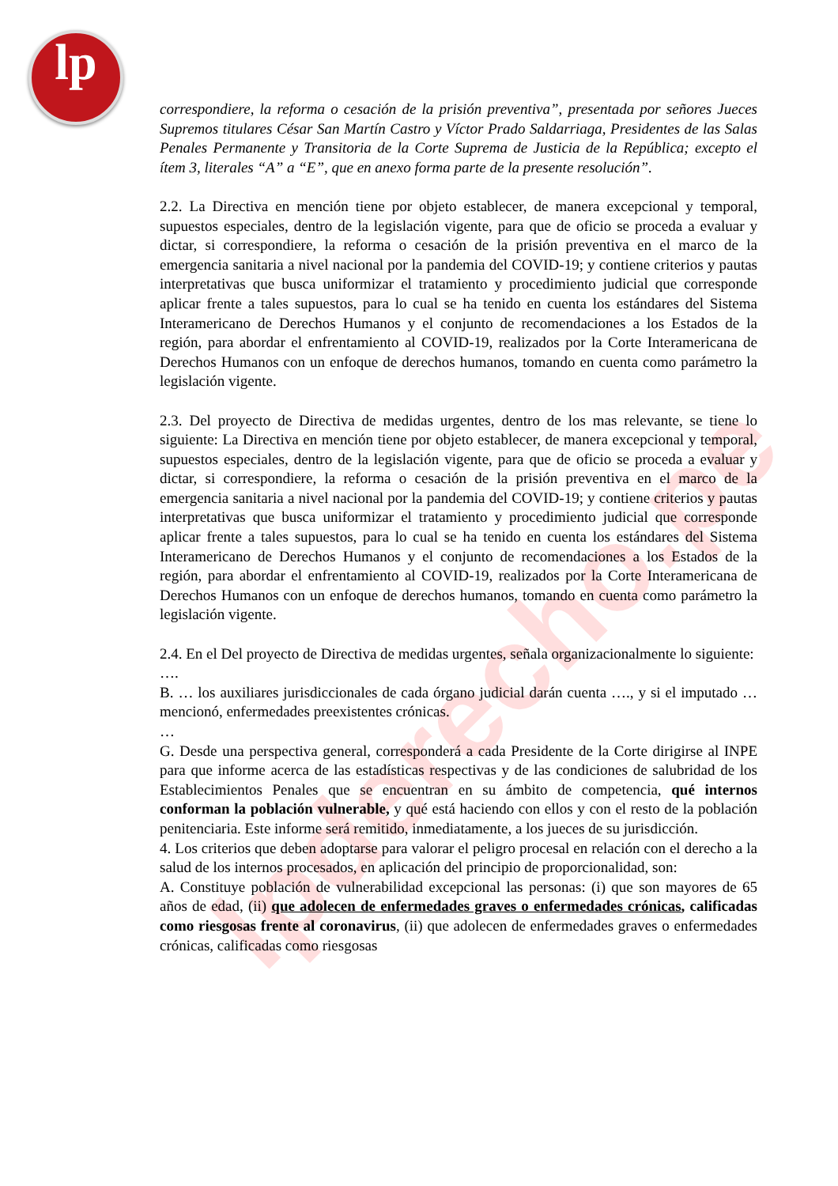lp
lpderecho.pe
correspondiere, la reforma o cesación de la prisión preventiva”, presentada por señores Jueces Supremos titulares César San Martín Castro y Víctor Prado Saldarriaga, Presidentes de las Salas Penales Permanente y Transitoria de la Corte Suprema de Justicia de la República; excepto el ítem 3, literales “A” a “E”, que en anexo forma parte de la presente resolución”.
2.2. La Directiva en mención tiene por objeto establecer, de manera excepcional y temporal, supuestos especiales, dentro de la legislación vigente, para que de oficio se proceda a evaluar y dictar, si correspondiere, la reforma o cesación de la prisión preventiva en el marco de la emergencia sanitaria a nivel nacional por la pandemia del COVID-19; y contiene criterios y pautas interpretativas que busca uniformizar el tratamiento y procedimiento judicial que corresponde aplicar frente a tales supuestos, para lo cual se ha tenido en cuenta los estándares del Sistema Interamericano de Derechos Humanos y el conjunto de recomendaciones a los Estados de la región, para abordar el enfrentamiento al COVID-19, realizados por la Corte Interamericana de Derechos Humanos con un enfoque de derechos humanos, tomando en cuenta como parámetro la legislación vigente.
2.3. Del proyecto de Directiva de medidas urgentes, dentro de los mas relevante, se tiene lo siguiente: La Directiva en mención tiene por objeto establecer, de manera excepcional y temporal, supuestos especiales, dentro de la legislación vigente, para que de oficio se proceda a evaluar y dictar, si correspondiere, la reforma o cesación de la prisión preventiva en el marco de la emergencia sanitaria a nivel nacional por la pandemia del COVID-19; y contiene criterios y pautas interpretativas que busca uniformizar el tratamiento y procedimiento judicial que corresponde aplicar frente a tales supuestos, para lo cual se ha tenido en cuenta los estándares del Sistema Interamericano de Derechos Humanos y el conjunto de recomendaciones a los Estados de la región, para abordar el enfrentamiento al COVID-19, realizados por la Corte Interamericana de Derechos Humanos con un enfoque de derechos humanos, tomando en cuenta como parámetro la legislación vigente.
2.4. En el Del proyecto de Directiva de medidas urgentes, señala organizacionalmente lo siguiente:
….
B. … los auxiliares jurisdiccionales de cada órgano judicial darán cuenta …., y si el imputado … mencionó, enfermedades preexistentes crónicas.
…
G. Desde una perspectiva general, corresponderá a cada Presidente de la Corte dirigirse al INPE para que informe acerca de las estadísticas respectivas y de las condiciones de salubridad de los Establecimientos Penales que se encuentran en su ámbito de competencia, qué internos conforman la población vulnerable, y qué está haciendo con ellos y con el resto de la población penitenciaria. Este informe será remitido, inmediatamente, a los jueces de su jurisdicción.
4. Los criterios que deben adoptarse para valorar el peligro procesal en relación con el derecho a la salud de los internos procesados, en aplicación del principio de proporcionalidad, son:
A. Constituye población de vulnerabilidad excepcional las personas: (i) que son mayores de 65 años de edad, (ii) que adolecen de enfermedades graves o enfermedades crónicas, calificadas como riesgosas frente al coronavirus, (ii) que adolecen de enfermedades graves o enfermedades crónicas, calificadas como riesgosas